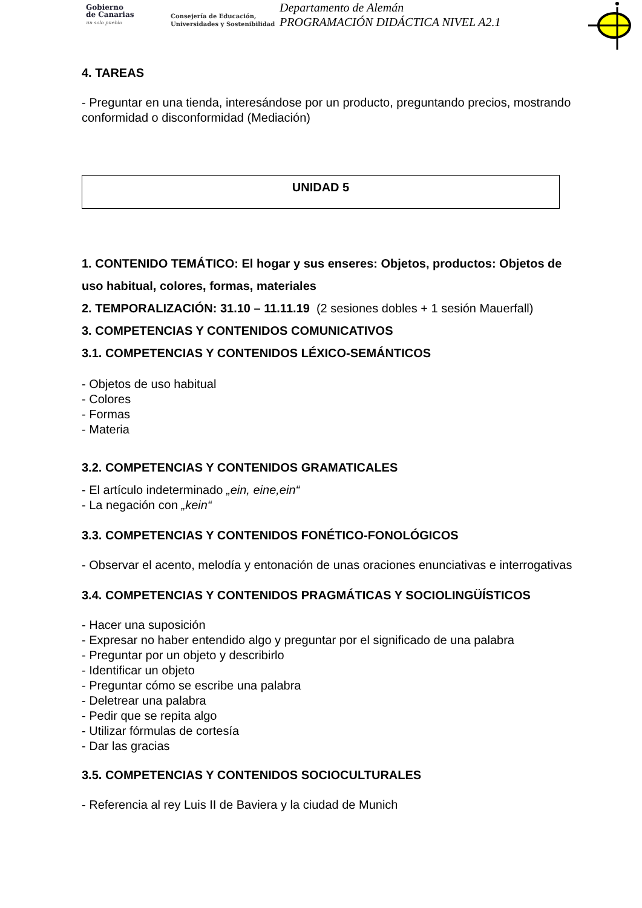Gobierno
de Canarias
un solo pueblo
Consejería de Educación,
Universidades y Sostenibilidad
Departamento de Alemán
PROGRAMACIÓN DIDÁCTICA NIVEL A2.1
4. TAREAS
- Preguntar en una tienda, interesándose por un producto, preguntando precios, mostrando conformidad o disconformidad (Mediación)
UNIDAD 5
1. CONTENIDO TEMÁTICO: El hogar y sus enseres: Objetos, productos: Objetos de uso habitual, colores, formas, materiales
2. TEMPORALIZACIÓN: 31.10 – 11.11.19 (2 sesiones dobles + 1 sesión Mauerfall)
3. COMPETENCIAS Y CONTENIDOS COMUNICATIVOS
3.1. COMPETENCIAS Y CONTENIDOS LÉXICO-SEMÁNTICOS
- Objetos de uso habitual
- Colores
- Formas
- Materia
3.2. COMPETENCIAS Y CONTENIDOS GRAMATICALES
- El artículo indeterminado „ein, eine,ein“
- La negación con „kein“
3.3. COMPETENCIAS Y CONTENIDOS FONÉTICO-FONOLÓGICOS
- Observar el acento, melodía y entonación de unas oraciones enunciativas e interrogativas
3.4. COMPETENCIAS Y CONTENIDOS PRAGMÁTICAS Y SOCIOLINGÜÍSTICOS
- Hacer una suposición
- Expresar no haber entendido algo y preguntar por el significado de una palabra
- Preguntar por un objeto y describirlo
- Identificar un objeto
- Preguntar cómo se escribe una palabra
- Deletrear una palabra
- Pedir que se repita algo
- Utilizar fórmulas de cortesía
- Dar las gracias
3.5. COMPETENCIAS Y CONTENIDOS SOCIOCULTURALES
- Referencia al rey Luis II de Baviera y la ciudad de Munich